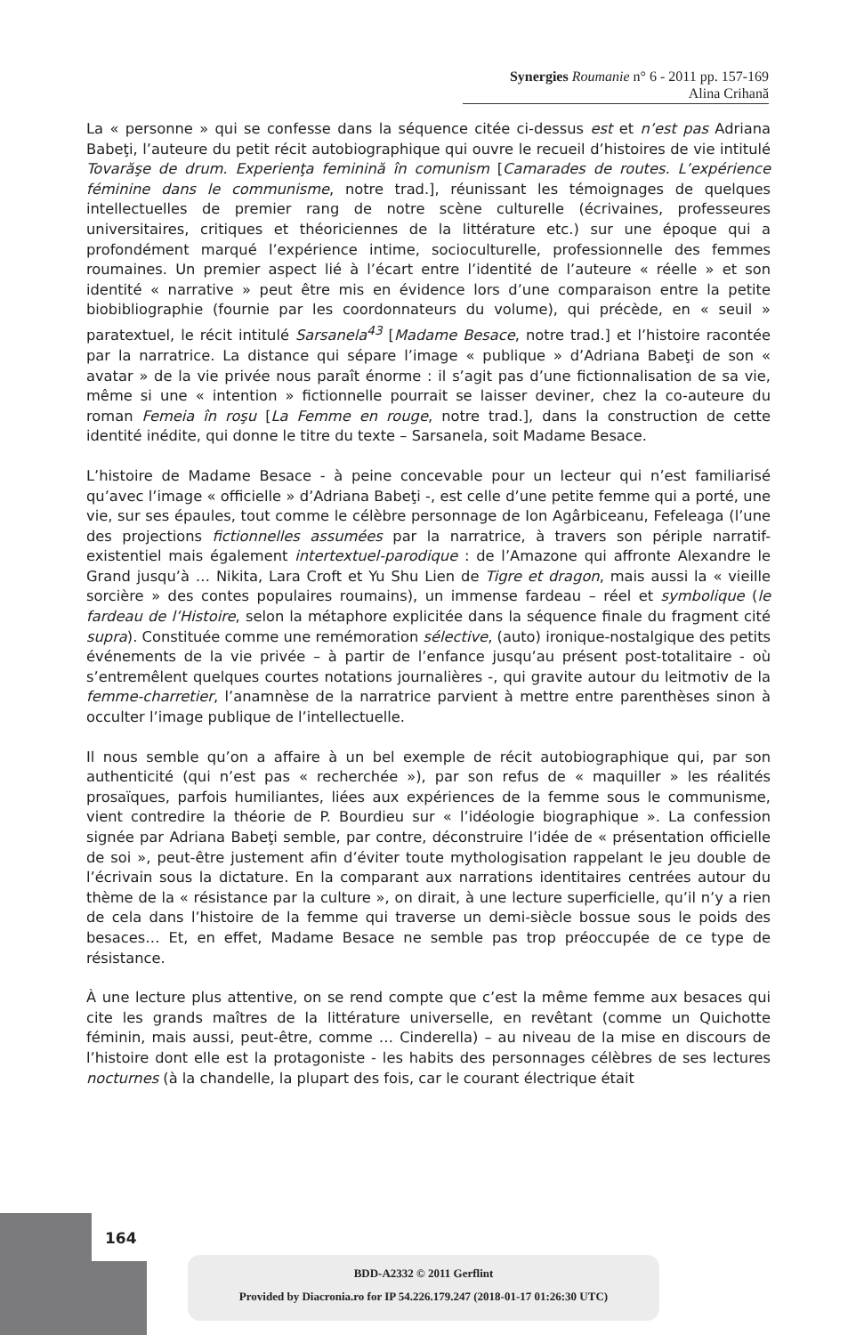Synergies Roumanie n° 6 - 2011 pp. 157-169
Alina Crihană
La « personne » qui se confesse dans la séquence citée ci-dessus est et n’est pas Adriana Babeţi, l’auteure du petit récit autobiographique qui ouvre le recueil d’histoires de vie intitulé Tovarăşe de drum. Experienţa feminină în comunism [Camarades de routes. L’expérience féminine dans le communisme, notre trad.], réunissant les témoignages de quelques intellectuelles de premier rang de notre scène culturelle (écrivaines, professeures universitaires, critiques et théoriciennes de la littérature etc.) sur une époque qui a profondément marqué l’expérience intime, socioculturelle, professionnelle des femmes roumaines. Un premier aspect lié à l’écart entre l’identité de l’auteure « réelle » et son identité « narrative » peut être mis en évidence lors d’une comparaison entre la petite biobibliographie (fournie par les coordonnateurs du volume), qui précède, en « seuil » paratextuel, le récit intitulé Sarsanela<sup>43</sup> [Madame Besace, notre trad.] et l’histoire racontée par la narratrice. La distance qui sépare l’image « publique » d’Adriana Babeţi de son « avatar » de la vie privée nous paraît énorme : il s’agit pas d’une fictionnalisation de sa vie, même si une « intention » fictionnelle pourrait se laisser deviner, chez la co-auteure du roman Femeia în roşu [La Femme en rouge, notre trad.], dans la construction de cette identité inédite, qui donne le titre du texte – Sarsanela, soit Madame Besace.
L’histoire de Madame Besace - à peine concevable pour un lecteur qui n’est familiarisé qu’avec l’image « officielle » d’Adriana Babeţi -, est celle d’une petite femme qui a porté, une vie, sur ses épaules, tout comme le célèbre personnage de Ion Agârbiceanu, Fefeleaga (l’une des projections fictionnelles assumées par la narratrice, à travers son périple narratif-existentiel mais également intertextuel-parodique : de l’Amazone qui affronte Alexandre le Grand jusqu’à … Nikita, Lara Croft et Yu Shu Lien de Tigre et dragon, mais aussi la « vieille sorcière » des contes populaires roumains), un immense fardeau – réel et symbolique (le fardeau de l’Histoire, selon la métaphore explicitée dans la séquence finale du fragment cité supra). Constituée comme une remémoration sélective, (auto) ironique-nostalgique des petits événements de la vie privée – à partir de l’enfance jusqu’au présent post-totalitaire - où s’entremêlent quelques courtes notations journalières -, qui gravite autour du leitmotiv de la femme-charretier, l’anamnèse de la narratrice parvient à mettre entre parenthèses sinon à occulter l’image publique de l’intellectuelle.
Il nous semble qu’on a affaire à un bel exemple de récit autobiographique qui, par son authenticité (qui n’est pas « recherchée »), par son refus de « maquiller » les réalités prosaïques, parfois humiliantes, liées aux expériences de la femme sous le communisme, vient contredire la théorie de P. Bourdieu sur « l’idéologie biographique ». La confession signée par Adriana Babeţi semble, par contre, déconstruire l’idée de « présentation officielle de soi », peut-être justement afin d’éviter toute mythologisation rappelant le jeu double de l’écrivain sous la dictature. En la comparant aux narrations identitaires centrées autour du thème de la « résistance par la culture », on dirait, à une lecture superficielle, qu’il n’y a rien de cela dans l’histoire de la femme qui traverse un demi-siècle bossue sous le poids des besaces… Et, en effet, Madame Besace ne semble pas trop préoccupée de ce type de résistance.
À une lecture plus attentive, on se rend compte que c’est la même femme aux besaces qui cite les grands maîtres de la littérature universelle, en revêtant (comme un Quichotte féminin, mais aussi, peut-être, comme … Cinderella) – au niveau de la mise en discours de l’histoire dont elle est la protagoniste - les habits des personnages célèbres de ses lectures nocturnes (à la chandelle, la plupart des fois, car le courant électrique était
164
BDD-A2332 © 2011 Gerflint
Provided by Diacronia.ro for IP 54.226.179.247 (2018-01-17 01:26:30 UTC)